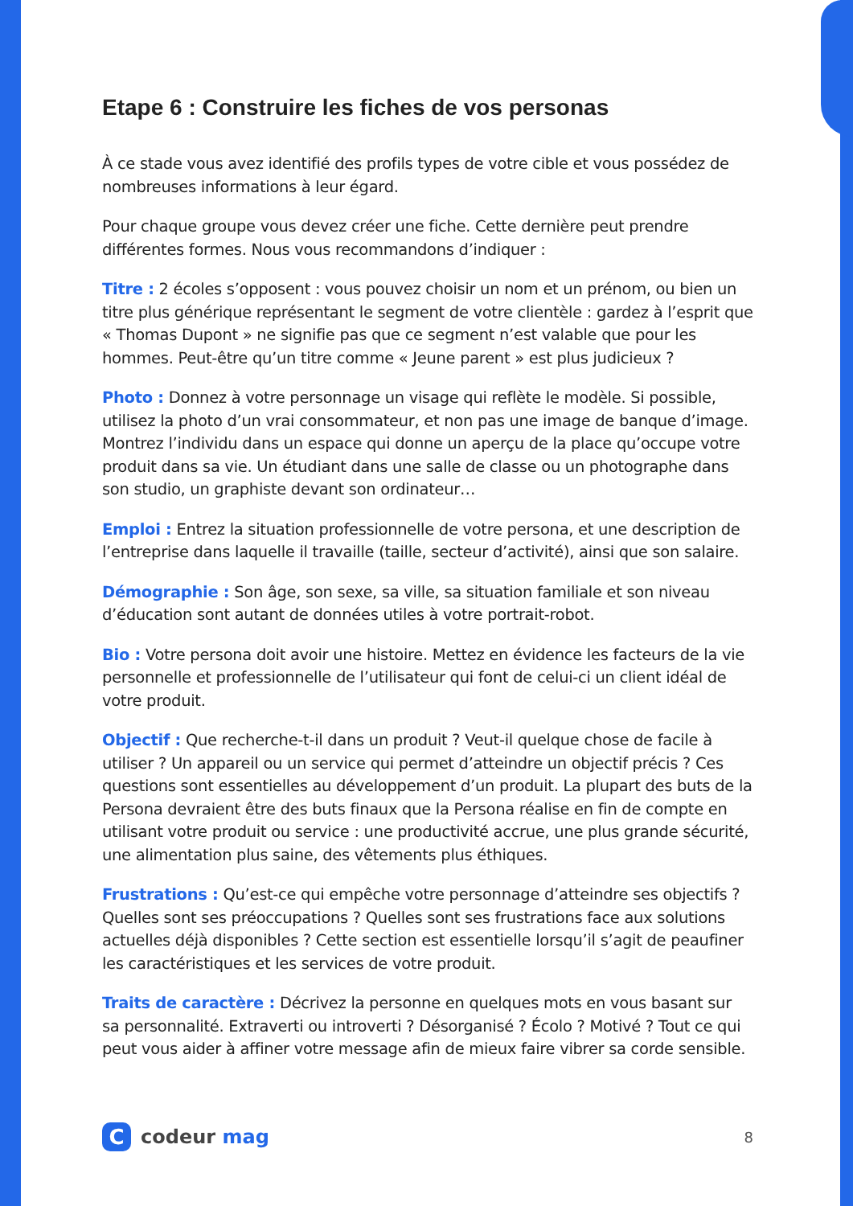Etape 6 : Construire les fiches de vos personas
À ce stade vous avez identifié des profils types de votre cible et vous possédez de nombreuses informations à leur égard.
Pour chaque groupe vous devez créer une fiche. Cette dernière peut prendre différentes formes. Nous vous recommandons d’indiquer :
Titre : 2 écoles s’opposent : vous pouvez choisir un nom et un prénom, ou bien un titre plus générique représentant le segment de votre clientèle : gardez à l’esprit que « Thomas Dupont » ne signifie pas que ce segment n’est valable que pour les hommes. Peut-être qu’un titre comme « Jeune parent » est plus judicieux ?
Photo : Donnez à votre personnage un visage qui reflète le modèle. Si possible, utilisez la photo d’un vrai consommateur, et non pas une image de banque d’image. Montrez l’individu dans un espace qui donne un aperçu de la place qu’occupe votre produit dans sa vie. Un étudiant dans une salle de classe ou un photographe dans son studio, un graphiste devant son ordinateur…
Emploi : Entrez la situation professionnelle de votre persona, et une description de l’entreprise dans laquelle il travaille (taille, secteur d’activité), ainsi que son salaire.
Démographie : Son âge, son sexe, sa ville, sa situation familiale et son niveau d’éducation sont autant de données utiles à votre portrait-robot.
Bio : Votre persona doit avoir une histoire. Mettez en évidence les facteurs de la vie personnelle et professionnelle de l’utilisateur qui font de celui-ci un client idéal de votre produit.
Objectif : Que recherche-t-il dans un produit ? Veut-il quelque chose de facile à utiliser ? Un appareil ou un service qui permet d’atteindre un objectif précis ? Ces questions sont essentielles au développement d’un produit. La plupart des buts de la Persona devraient être des buts finaux que la Persona réalise en fin de compte en utilisant votre produit ou service : une productivité accrue, une plus grande sécurité, une alimentation plus saine, des vêtements plus éthiques.
Frustrations : Qu’est-ce qui empêche votre personnage d’atteindre ses objectifs ? Quelles sont ses préoccupations ? Quelles sont ses frustrations face aux solutions actuelles déjà disponibles ? Cette section est essentielle lorsqu’il s’agit de peaufiner les caractéristiques et les services de votre produit.
Traits de caractère : Décrivez la personne en quelques mots en vous basant sur sa personnalité. Extraverti ou introverti ? Désorganisé ? Écolo ? Motivé ? Tout ce qui peut vous aider à affiner votre message afin de mieux faire vibrer sa corde sensible.
C
codeur mag
8